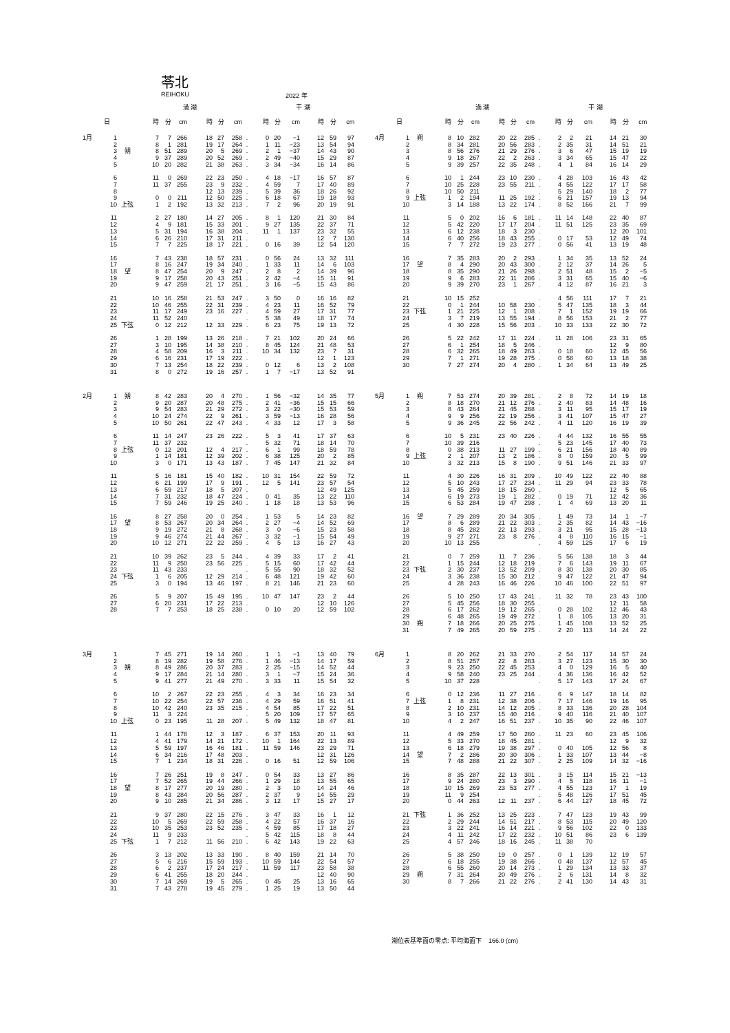苓北
REIHOKU 2022 年
| | | | 満 潮 | | | | | | | 干 潮 | | | | | |
| --- | --- | --- | --- | --- | --- | --- | --- | --- | --- | --- | --- | --- | --- | --- | --- |
| | 日 | | 時 | 分 | cm | 時 | 分 | cm | | 時 | 分 | cm | 時 | 分 | cm |
| 1月 | 1 | | 7 | 7 | 266 | 18 | 27 | 258 | . | 0 | 20 | −1 | 12 | 59 | 97 |
| | 2 | | 8 | 1 | 281 | 19 | 17 | 264 | . | 1 | 11 | −23 | 13 | 54 | 94 |
| | 3 | 朔 | 8 | 51 | 289 | 20 | 5 | 269 | . | 2 | 1 | −37 | 14 | 43 | 90 |
| | 4 | | 9 | 37 | 289 | 20 | 52 | 269 | . | 2 | 49 | −40 | 15 | 29 | 87 |
| | 5 | | 10 | 20 | 282 | 21 | 38 | 263 | . | 3 | 34 | −34 | 16 | 14 | 86 |
| | 6 | | 11 | 0 | 269 | 22 | 23 | 250 | . | 4 | 18 | −17 | 16 | 57 | 87 |
| | 7 | | 11 | 37 | 255 | 23 | 9 | 232 | . | 4 | 59 | 7 | 17 | 40 | 89 |
| | 8 | | | | | 12 | 13 | 239 | . | 5 | 39 | 36 | 18 | 26 | 92 |
| | 9 | | 0 | 0 | 211 | 12 | 50 | 225 | . | 6 | 18 | 67 | 19 | 18 | 93 |
| | 10 | 上弦 | 1 | 2 | 192 | 13 | 32 | 213 | . | 7 | 2 | 96 | 20 | 19 | 91 |
| | 11 | | 2 | 27 | 180 | 14 | 27 | 205 | . | 8 | 1 | 120 | 21 | 30 | 84 |
| | 12 | | 4 | 9 | 181 | 15 | 33 | 201 | . | 9 | 27 | 135 | 22 | 37 | 71 |
| | 13 | | 5 | 31 | 194 | 16 | 38 | 204 | . | 11 | 1 | 137 | 23 | 32 | 55 |
| | 14 | | 6 | 26 | 210 | 17 | 31 | 211 | . | | | | 12 | 7 | 130 |
| | 15 | | 7 | 7 | 225 | 18 | 17 | 221 | . | 0 | 16 | 39 | 12 | 54 | 120 |
| | 16 | | 7 | 43 | 238 | 18 | 57 | 231 | . | 0 | 56 | 24 | 13 | 32 | 111 |
| | 17 | | 8 | 16 | 247 | 19 | 34 | 240 | . | 1 | 33 | 11 | 14 | 6 | 103 |
| | 18 | 望 | 8 | 47 | 254 | 20 | 9 | 247 | . | 2 | 8 | 2 | 14 | 39 | 96 |
| | 19 | | 9 | 17 | 258 | 20 | 43 | 251 | . | 2 | 42 | −4 | 15 | 11 | 91 |
| | 20 | | 9 | 47 | 259 | 21 | 17 | 251 | . | 3 | 16 | −5 | 15 | 43 | 86 |
| | 21 | | 10 | 16 | 258 | 21 | 53 | 247 | . | 3 | 50 | 0 | 16 | 16 | 82 |
| | 22 | | 10 | 46 | 255 | 22 | 31 | 239 | . | 4 | 23 | 11 | 16 | 52 | 79 |
| | 23 | | 11 | 17 | 249 | 23 | 16 | 227 | . | 4 | 59 | 27 | 17 | 31 | 77 |
| | 24 | | 11 | 52 | 240 | | | | . | 5 | 38 | 49 | 18 | 17 | 74 |
| | 25 | 下弦 | 0 | 12 | 212 | 12 | 33 | 229 | . | 6 | 23 | 75 | 19 | 13 | 72 |
| | 26 | | 1 | 28 | 199 | 13 | 26 | 218 | . | 7 | 21 | 102 | 20 | 24 | 66 |
| | 27 | | 3 | 10 | 195 | 14 | 38 | 210 | . | 8 | 45 | 124 | 21 | 48 | 53 |
| | 28 | | 4 | 58 | 209 | 16 | 3 | 211 | . | 10 | 34 | 132 | 23 | 7 | 31 |
| | 29 | | 6 | 16 | 231 | 17 | 19 | 222 | . | | | | 12 | 1 | 123 |
| | 30 | | 7 | 13 | 254 | 18 | 22 | 239 | . | 0 | 12 | 6 | 13 | 2 | 108 |
| | 31 | | 8 | 0 | 272 | 19 | 16 | 257 | . | 1 | 7 | −17 | 13 | 52 | 91 |
| 2月 | 1 | 朔 | 8 | 42 | 283 | 20 | 4 | 270 | . | 1 | 56 | −32 | 14 | 35 | 77 |
| | 2 | | 9 | 20 | 287 | 20 | 48 | 275 | . | 2 | 41 | −36 | 15 | 15 | 66 |
| | 3 | | 9 | 54 | 283 | 21 | 29 | 272 | . | 3 | 22 | −30 | 15 | 53 | 59 |
| | 4 | | 10 | 24 | 274 | 22 | 9 | 261 | . | 3 | 59 | −13 | 16 | 28 | 56 |
| | 5 | | 10 | 50 | 261 | 22 | 47 | 243 | . | 4 | 33 | 12 | 17 | 3 | 58 |
| | 6 | | 11 | 14 | 247 | 23 | 26 | 222 | . | 5 | 3 | 41 | 17 | 37 | 63 |
| | 7 | | 11 | 37 | 232 | | | | . | 5 | 32 | 71 | 18 | 14 | 70 |
| | 8 | 上弦 | 0 | 12 | 201 | 12 | 4 | 217 | . | 6 | 1 | 99 | 18 | 59 | 78 |
| | 9 | | 1 | 14 | 181 | 12 | 39 | 202 | . | 6 | 38 | 125 | 20 | 2 | 85 |
| | 10 | | 3 | 0 | 171 | 13 | 43 | 187 | . | 7 | 45 | 147 | 21 | 32 | 84 |
| | 11 | | 5 | 16 | 181 | 15 | 40 | 182 | . | 10 | 31 | 154 | 22 | 59 | 72 |
| | 12 | | 6 | 21 | 199 | 17 | 9 | 191 | . | 12 | 5 | 141 | 23 | 57 | 54 |
| | 13 | | 6 | 59 | 217 | 18 | 5 | 207 | . | | | | 12 | 49 | 125 |
| | 14 | | 7 | 31 | 232 | 18 | 47 | 224 | . | 0 | 41 | 35 | 13 | 22 | 110 |
| | 15 | | 7 | 59 | 246 | 19 | 25 | 240 | . | 1 | 18 | 18 | 13 | 53 | 96 |
| | 16 | | 8 | 27 | 258 | 20 | 0 | 254 | . | 1 | 53 | 5 | 14 | 23 | 82 |
| | 17 | 望 | 8 | 53 | 267 | 20 | 34 | 264 | . | 2 | 27 | −4 | 14 | 52 | 69 |
| | 18 | | 9 | 19 | 272 | 21 | 8 | 268 | . | 3 | 0 | −6 | 15 | 23 | 58 |
| | 19 | | 9 | 46 | 274 | 21 | 44 | 267 | . | 3 | 32 | −1 | 15 | 54 | 49 |
| | 20 | | 10 | 12 | 271 | 22 | 22 | 259 | . | 4 | 5 | 13 | 16 | 27 | 43 |
| | 21 | | 10 | 39 | 262 | 23 | 5 | 244 | . | 4 | 39 | 33 | 17 | 2 | 41 |
| | 22 | | 11 | 9 | 250 | 23 | 56 | 225 | . | 5 | 15 | 60 | 17 | 42 | 44 |
| | 23 | | 11 | 43 | 233 | | | | . | 5 | 55 | 90 | 18 | 32 | 52 |
| | 24 | 下弦 | 1 | 6 | 205 | 12 | 29 | 214 | . | 6 | 48 | 121 | 19 | 42 | 60 |
| | 25 | | 3 | 0 | 194 | 13 | 46 | 197 | . | 8 | 21 | 146 | 21 | 23 | 60 |
| | 26 | | 5 | 9 | 207 | 15 | 49 | 195 | . | 10 | 47 | 147 | 23 | 2 | 44 |
| | 27 | | 6 | 20 | 231 | 17 | 22 | 213 | . | | | | 12 | 10 | 126 |
| | 28 | | 7 | 7 | 253 | 18 | 25 | 238 | . | 0 | 10 | 20 | 12 | 59 | 102 |
| 3月 | 1 | | 7 | 45 | 271 | 19 | 14 | 260 | . | 1 | 1 | −1 | 13 | 40 | 79 |
| | 2 | | 8 | 19 | 282 | 19 | 58 | 276 | . | 1 | 46 | −13 | 14 | 17 | 59 |
| | 3 | 朔 | 8 | 49 | 286 | 20 | 37 | 283 | . | 2 | 25 | −15 | 14 | 52 | 44 |
| | 4 | | 9 | 17 | 284 | 21 | 14 | 280 | . | 3 | 1 | −7 | 15 | 24 | 36 |
| | 5 | | 9 | 41 | 277 | 21 | 49 | 270 | . | 3 | 33 | 11 | 15 | 54 | 32 |
| | 6 | | 10 | 2 | 267 | 22 | 23 | 255 | . | 4 | 3 | 34 | 16 | 23 | 34 |
| | 7 | | 10 | 22 | 254 | 22 | 57 | 236 | . | 4 | 29 | 59 | 16 | 51 | 41 |
| | 8 | | 10 | 42 | 240 | 23 | 35 | 215 | . | 4 | 54 | 85 | 17 | 22 | 51 |
| | 9 | | 11 | 3 | 224 | | | | . | 5 | 20 | 109 | 17 | 57 | 65 |
| | 10 | 上弦 | 0 | 23 | 195 | 11 | 28 | 207 | . | 5 | 49 | 132 | 18 | 47 | 81 |
| | 11 | | 1 | 44 | 178 | 12 | 3 | 187 | . | 6 | 37 | 153 | 20 | 11 | 93 |
| | 12 | | 4 | 41 | 179 | 14 | 21 | 172 | . | 10 | 1 | 164 | 22 | 13 | 89 |
| | 13 | | 5 | 59 | 197 | 16 | 46 | 181 | . | 11 | 59 | 146 | 23 | 29 | 71 |
| | 14 | | 6 | 34 | 216 | 17 | 48 | 203 | . | | | | 12 | 31 | 126 |
| | 15 | | 7 | 1 | 234 | 18 | 31 | 226 | . | 0 | 16 | 51 | 12 | 59 | 106 |
| | 16 | | 7 | 26 | 251 | 19 | 8 | 247 | . | 0 | 54 | 33 | 13 | 27 | 86 |
| | 17 | | 7 | 52 | 265 | 19 | 44 | 266 | . | 1 | 29 | 18 | 13 | 55 | 65 |
| | 18 | 望 | 8 | 17 | 277 | 20 | 19 | 280 | . | 2 | 3 | 10 | 14 | 24 | 46 |
| | 19 | | 8 | 43 | 284 | 20 | 56 | 287 | . | 2 | 37 | 9 | 14 | 55 | 29 |
| | 20 | | 9 | 10 | 285 | 21 | 34 | 286 | . | 3 | 12 | 17 | 15 | 27 | 17 |
| | 21 | | 9 | 37 | 280 | 22 | 15 | 276 | . | 3 | 47 | 33 | 16 | 1 | 12 |
| | 22 | | 10 | 5 | 269 | 22 | 59 | 258 | . | 4 | 22 | 57 | 16 | 37 | 16 |
| | 23 | | 10 | 35 | 253 | 23 | 52 | 235 | . | 4 | 59 | 85 | 17 | 18 | 27 |
| | 24 | | 11 | 9 | 233 | | | | . | 5 | 42 | 115 | 18 | 8 | 44 |
| | 25 | 下弦 | 1 | 7 | 212 | 11 | 56 | 210 | . | 6 | 42 | 143 | 19 | 22 | 63 |
| | 26 | | 3 | 13 | 202 | 13 | 33 | 190 | . | 8 | 40 | 159 | 21 | 14 | 70 |
| | 27 | | 5 | 6 | 216 | 15 | 59 | 193 | . | 10 | 59 | 144 | 22 | 54 | 57 |
| | 28 | | 6 | 2 | 237 | 17 | 24 | 217 | . | 11 | 59 | 117 | 23 | 58 | 38 |
| | 29 | | 6 | 41 | 255 | 18 | 20 | 244 | . | | | | 12 | 40 | 90 |
| | 30 | | 7 | 14 | 269 | 19 | 5 | 265 | . | 0 | 45 | 25 | 13 | 16 | 65 |
| | 31 | | 7 | 43 | 278 | 19 | 45 | 279 | . | 1 | 25 | 19 | 13 | 50 | 44 |
| | | | 満 潮 | | | | | | | 干 潮 | | | | | |
| --- | --- | --- | --- | --- | --- | --- | --- | --- | --- | --- | --- | --- | --- | --- | --- |
| | 日 | | 時 | 分 | cm | 時 | 分 | cm | | 時 | 分 | cm | 時 | 分 | cm |
| 4月 | 1 | 朔 | 8 | 10 | 282 | 20 | 22 | 285 | . | 2 | 2 | 21 | 14 | 21 | 30 |
| | 2 | | 8 | 34 | 281 | 20 | 56 | 283 | . | 2 | 35 | 31 | 14 | 51 | 21 |
| | 3 | | 8 | 56 | 276 | 21 | 29 | 276 | . | 3 | 6 | 47 | 15 | 19 | 19 |
| | 4 | | 9 | 18 | 267 | 22 | 2 | 263 | . | 3 | 34 | 65 | 15 | 47 | 22 |
| | 5 | | 9 | 39 | 257 | 22 | 35 | 248 | . | 4 | 1 | 84 | 16 | 14 | 29 |
| | 6 | | 10 | 1 | 244 | 23 | 10 | 230 | . | 4 | 28 | 103 | 16 | 43 | 42 |
| | 7 | | 10 | 25 | 228 | 23 | 55 | 211 | . | 4 | 55 | 122 | 17 | 17 | 58 |
| | 8 | | 10 | 50 | 211 | | | | . | 5 | 29 | 140 | 18 | 2 | 77 |
| | 9 | 上弦 | 1 | 2 | 194 | 11 | 25 | 192 | . | 6 | 21 | 157 | 19 | 13 | 94 |
| | 10 | | 3 | 14 | 188 | 13 | 22 | 174 | . | 8 | 52 | 166 | 21 | 7 | 99 |
| | 11 | | 5 | 0 | 202 | 16 | 6 | 181 | . | 11 | 14 | 148 | 22 | 40 | 87 |
| | 12 | | 5 | 42 | 220 | 17 | 17 | 204 | . | 11 | 51 | 125 | 23 | 35 | 69 |
| | 13 | | 6 | 12 | 238 | 18 | 3 | 230 | . | | | | 12 | 20 | 101 |
| | 14 | | 6 | 40 | 256 | 18 | 43 | 255 | . | 0 | 17 | 53 | 12 | 49 | 74 |
| | 15 | | 7 | 7 | 272 | 19 | 23 | 277 | . | 0 | 56 | 41 | 13 | 19 | 48 |
| | 16 | | 7 | 35 | 283 | 20 | 2 | 293 | . | 1 | 34 | 35 | 13 | 52 | 24 |
| | 17 | 望 | 8 | 4 | 290 | 20 | 43 | 300 | . | 2 | 12 | 37 | 14 | 26 | 5 |
| | 18 | | 8 | 35 | 290 | 21 | 26 | 298 | . | 2 | 51 | 48 | 15 | 2 | −5 |
| | 19 | | 9 | 6 | 283 | 22 | 11 | 286 | . | 3 | 31 | 65 | 15 | 40 | −6 |
| | 20 | | 9 | 39 | 270 | 23 | 1 | 267 | . | 4 | 12 | 87 | 16 | 21 | 3 |
| | 21 | | 10 | 15 | 252 | | | | . | 4 | 56 | 111 | 17 | 7 | 21 |
| | 22 | | 0 | 1 | 244 | 10 | 58 | 230 | . | 5 | 47 | 135 | 18 | 3 | 44 |
| | 23 | 下弦 | 1 | 21 | 225 | 12 | 1 | 208 | . | 7 | 1 | 152 | 19 | 19 | 66 |
| | 24 | | 3 | 7 | 219 | 13 | 55 | 194 | . | 8 | 56 | 153 | 21 | 2 | 77 |
| | 25 | | 4 | 30 | 228 | 15 | 56 | 203 | . | 10 | 33 | 133 | 22 | 30 | 72 |
| | 26 | | 5 | 22 | 242 | 17 | 11 | 224 | . | 11 | 28 | 106 | 23 | 31 | 65 |
| | 27 | | 6 | 1 | 254 | 18 | 5 | 246 | . | | | | 12 | 9 | 80 |
| | 28 | | 6 | 32 | 265 | 18 | 49 | 263 | . | 0 | 18 | 60 | 12 | 45 | 56 |
| | 29 | | 7 | 1 | 271 | 19 | 28 | 275 | . | 0 | 58 | 60 | 13 | 18 | 38 |
| | 30 | | 7 | 27 | 274 | 20 | 4 | 280 | . | 1 | 34 | 64 | 13 | 49 | 25 |
| 5月 | 1 | 朔 | 7 | 53 | 274 | 20 | 39 | 281 | . | 2 | 8 | 72 | 14 | 19 | 18 |
| | 2 | | 8 | 18 | 270 | 21 | 12 | 276 | . | 2 | 40 | 83 | 14 | 48 | 16 |
| | 3 | | 8 | 43 | 264 | 21 | 45 | 268 | . | 3 | 11 | 95 | 15 | 17 | 19 |
| | 4 | | 9 | 9 | 256 | 22 | 19 | 256 | . | 3 | 41 | 107 | 15 | 47 | 27 |
| | 5 | | 9 | 36 | 245 | 22 | 56 | 242 | . | 4 | 11 | 120 | 16 | 19 | 39 |
| | 6 | | 10 | 5 | 231 | 23 | 40 | 226 | . | 4 | 44 | 132 | 16 | 55 | 55 |
| | 7 | | 10 | 39 | 216 | | | | . | 5 | 23 | 145 | 17 | 40 | 73 |
| | 8 | | 0 | 38 | 213 | 11 | 27 | 199 | . | 6 | 21 | 156 | 18 | 40 | 89 |
| | 9 | 上弦 | 2 | 1 | 207 | 13 | 2 | 186 | . | 8 | 0 | 159 | 20 | 5 | 99 |
| | 10 | | 3 | 32 | 213 | 15 | 8 | 190 | . | 9 | 51 | 146 | 21 | 33 | 97 |
| | 11 | | 4 | 30 | 226 | 16 | 31 | 209 | . | 10 | 49 | 122 | 22 | 40 | 88 |
| | 12 | | 5 | 10 | 243 | 17 | 27 | 234 | . | 11 | 29 | 94 | 23 | 33 | 78 |
| | 13 | | 5 | 45 | 259 | 18 | 15 | 260 | . | | | | 12 | 5 | 65 |
| | 14 | | 6 | 19 | 273 | 19 | 1 | 282 | . | 0 | 19 | 71 | 12 | 42 | 36 |
| | 15 | | 6 | 53 | 284 | 19 | 47 | 298 | . | 1 | 4 | 69 | 13 | 20 | 11 |
| | 16 | 望 | 7 | 29 | 289 | 20 | 34 | 305 | . | 1 | 49 | 73 | 14 | 1 | −7 |
| | 17 | | 8 | 6 | 289 | 21 | 22 | 303 | . | 2 | 35 | 82 | 14 | 43 | −16 |
| | 18 | | 8 | 45 | 282 | 22 | 13 | 293 | . | 3 | 21 | 95 | 15 | 28 | −13 |
| | 19 | | 9 | 27 | 271 | 23 | 8 | 276 | . | 4 | 8 | 110 | 16 | 15 | −1 |
| | 20 | | 10 | 13 | 255 | | | | . | 4 | 59 | 125 | 17 | 6 | 19 |
| | 21 | | 0 | 7 | 259 | 11 | 7 | 236 | . | 5 | 56 | 138 | 18 | 3 | 44 |
| | 22 | | 1 | 15 | 244 | 12 | 18 | 219 | . | 7 | 6 | 143 | 19 | 11 | 67 |
| | 23 | 下弦 | 2 | 30 | 237 | 13 | 52 | 209 | . | 8 | 30 | 138 | 20 | 30 | 85 |
| | 24 | | 3 | 36 | 238 | 15 | 30 | 212 | . | 9 | 47 | 122 | 21 | 47 | 94 |
| | 25 | | 4 | 28 | 243 | 16 | 46 | 226 | . | 10 | 46 | 100 | 22 | 51 | 97 |
| | 26 | | 5 | 10 | 250 | 17 | 43 | 241 | . | 11 | 32 | 78 | 23 | 43 | 100 |
| | 27 | | 5 | 45 | 256 | 18 | 30 | 255 | . | | | | 12 | 11 | 58 |
| | 28 | | 6 | 17 | 262 | 19 | 12 | 265 | . | 0 | 28 | 102 | 12 | 46 | 43 |
| | 29 | | 6 | 48 | 265 | 19 | 49 | 272 | . | 1 | 8 | 105 | 13 | 20 | 31 |
| | 30 | 朔 | 7 | 18 | 266 | 20 | 25 | 275 | . | 1 | 45 | 108 | 13 | 52 | 25 |
| | 31 | | 7 | 49 | 265 | 20 | 59 | 275 | . | 2 | 20 | 113 | 14 | 24 | 22 |
| 6月 | 1 | | 8 | 20 | 262 | 21 | 33 | 270 | . | 2 | 54 | 117 | 14 | 57 | 24 |
| | 2 | | 8 | 51 | 257 | 22 | 8 | 263 | . | 3 | 27 | 123 | 15 | 30 | 30 |
| | 3 | | 9 | 23 | 250 | 22 | 45 | 253 | . | 4 | 0 | 129 | 16 | 5 | 40 |
| | 4 | | 9 | 58 | 240 | 23 | 25 | 244 | . | 4 | 36 | 136 | 16 | 42 | 52 |
| | 5 | | 10 | 37 | 228 | | | | . | 5 | 17 | 143 | 17 | 24 | 67 |
| | 6 | | 0 | 12 | 236 | 11 | 27 | 216 | . | 6 | 9 | 147 | 18 | 14 | 82 |
| | 7 | 上弦 | 1 | 8 | 231 | 12 | 38 | 206 | . | 7 | 17 | 146 | 19 | 16 | 95 |
| | 8 | | 2 | 10 | 231 | 14 | 12 | 205 | . | 8 | 33 | 136 | 20 | 28 | 104 |
| | 9 | | 3 | 10 | 237 | 15 | 40 | 216 | . | 9 | 40 | 116 | 21 | 40 | 107 |
| | 10 | | 4 | 2 | 247 | 16 | 51 | 237 | . | 10 | 35 | 90 | 22 | 46 | 107 |
| | 11 | | 4 | 49 | 259 | 17 | 50 | 260 | . | 11 | 23 | 60 | 23 | 45 | 106 |
| | 12 | | 5 | 33 | 270 | 18 | 45 | 281 | . | | | | 12 | 9 | 32 |
| | 13 | | 6 | 18 | 279 | 19 | 38 | 297 | . | 0 | 40 | 105 | 12 | 56 | 8 |
| | 14 | 望 | 7 | 2 | 286 | 20 | 30 | 306 | . | 1 | 33 | 107 | 13 | 44 | −8 |
| | 15 | | 7 | 48 | 288 | 21 | 22 | 307 | . | 2 | 25 | 109 | 14 | 32 | −16 |
| | 16 | | 8 | 35 | 287 | 22 | 13 | 301 | . | 3 | 15 | 114 | 15 | 21 | −13 |
| | 17 | | 9 | 24 | 280 | 23 | 3 | 290 | . | 4 | 5 | 118 | 16 | 11 | −1 |
| | 18 | | 10 | 15 | 269 | 23 | 53 | 277 | . | 4 | 55 | 123 | 17 | 1 | 19 |
| | 19 | | 11 | 9 | 254 | | | | . | 5 | 48 | 126 | 17 | 51 | 45 |
| | 20 | | 0 | 44 | 263 | 12 | 11 | 237 | . | 6 | 44 | 127 | 18 | 45 | 72 |
| | 21 | 下弦 | 1 | 36 | 252 | 13 | 25 | 223 | . | 7 | 47 | 123 | 19 | 43 | 99 |
| | 22 | | 2 | 29 | 244 | 14 | 51 | 217 | . | 8 | 53 | 115 | 20 | 49 | 120 |
| | 23 | | 3 | 22 | 241 | 16 | 14 | 221 | . | 9 | 56 | 102 | 22 | 0 | 133 |
| | 24 | | 4 | 11 | 242 | 17 | 22 | 232 | . | 10 | 51 | 86 | 23 | 6 | 139 |
| | 25 | | 4 | 57 | 246 | 18 | 16 | 245 | . | 11 | 38 | 70 | | | |
| | 26 | | 5 | 38 | 250 | 19 | 0 | 257 | . | 0 | 1 | 139 | 12 | 19 | 57 |
| | 27 | | 6 | 18 | 255 | 19 | 38 | 266 | . | 0 | 48 | 137 | 12 | 57 | 45 |
| | 28 | | 6 | 55 | 260 | 20 | 14 | 273 | . | 1 | 29 | 134 | 13 | 33 | 37 |
| | 29 | 朔 | 7 | 31 | 264 | 20 | 49 | 276 | . | 2 | 6 | 131 | 14 | 8 | 32 |
| | 30 | | 8 | 7 | 266 | 21 | 22 | 276 | . | 2 | 41 | 130 | 14 | 43 | 31 |
潮位表基準面の零点: 平均海面下 166.0 (cm)